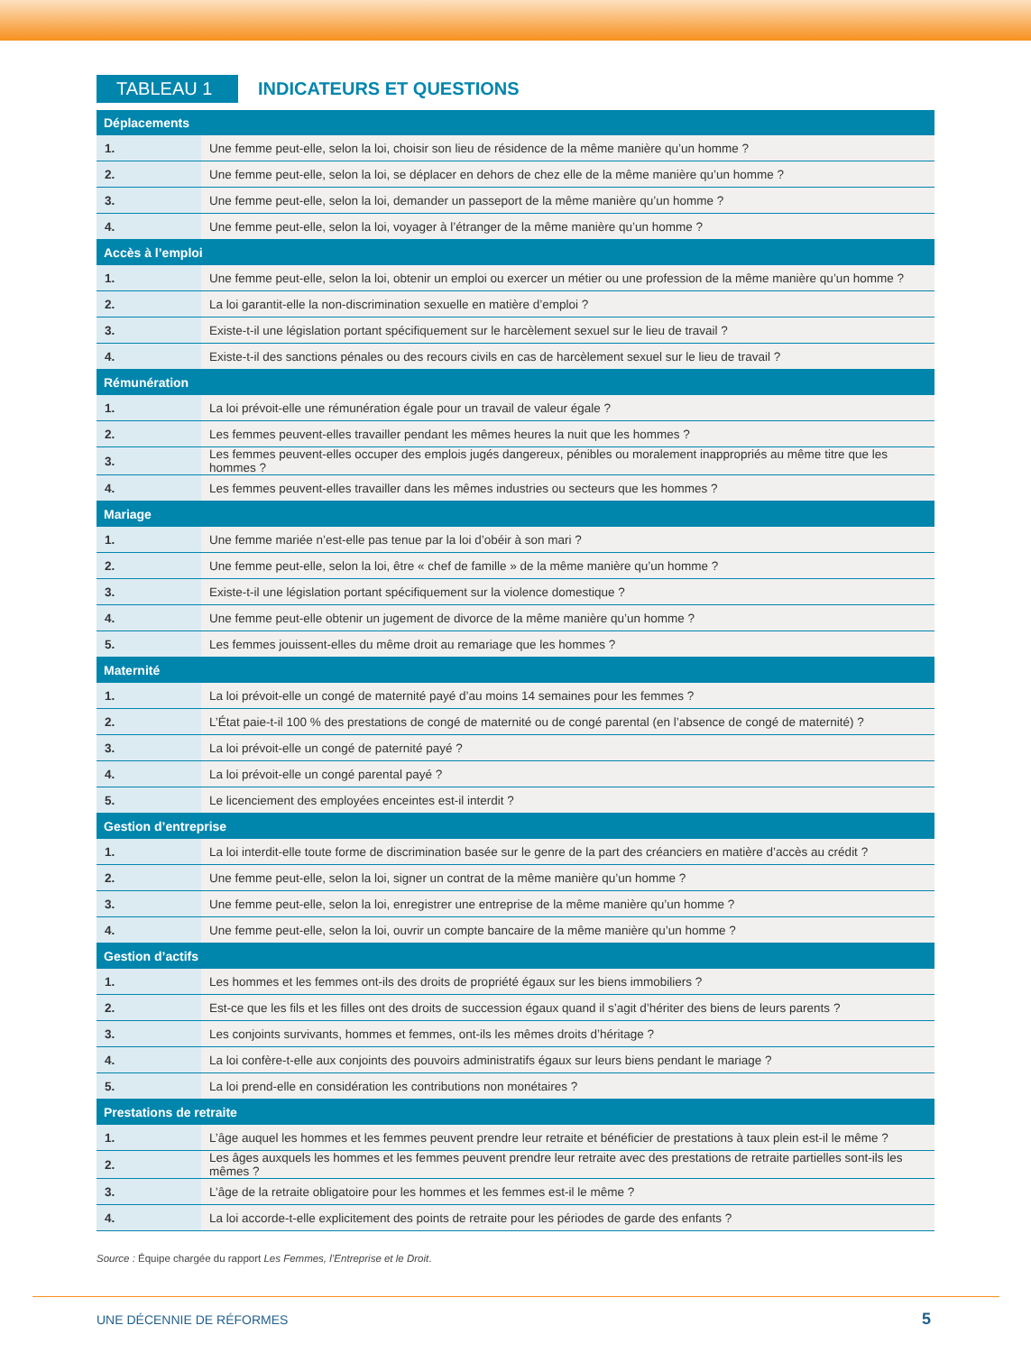TABLEAU 1
INDICATEURS ET QUESTIONS
| Déplacements | |
| --- | --- |
| 1. | Une femme peut-elle, selon la loi, choisir son lieu de résidence de la même manière qu’un homme ? |
| 2. | Une femme peut-elle, selon la loi, se déplacer en dehors de chez elle de la même manière qu’un homme ? |
| 3. | Une femme peut-elle, selon la loi, demander un passeport de la même manière qu’un homme ? |
| 4. | Une femme peut-elle, selon la loi, voyager à l’étranger de la même manière qu’un homme ? |
| Accès à l’emploi | |
| 1. | Une femme peut-elle, selon la loi, obtenir un emploi ou exercer un métier ou une profession de la même manière qu’un homme ? |
| 2. | La loi garantit-elle la non-discrimination sexuelle en matière d’emploi ? |
| 3. | Existe-t-il une législation portant spécifiquement sur le harcèlement sexuel sur le lieu de travail ? |
| 4. | Existe-t-il des sanctions pénales ou des recours civils en cas de harcèlement sexuel sur le lieu de travail ? |
| Rémunération | |
| 1. | La loi prévoit-elle une rémunération égale pour un travail de valeur égale ? |
| 2. | Les femmes peuvent-elles travailler pendant les mêmes heures la nuit que les hommes ? |
| 3. | Les femmes peuvent-elles occuper des emplois jugés dangereux, pénibles ou moralement inappropriés au même titre que les hommes ? |
| 4. | Les femmes peuvent-elles travailler dans les mêmes industries ou secteurs que les hommes ? |
| Mariage | |
| 1. | Une femme mariée n’est-elle pas tenue par la loi d’obéir à son mari ? |
| 2. | Une femme peut-elle, selon la loi, être « chef de famille » de la même manière qu’un homme ? |
| 3. | Existe-t-il une législation portant spécifiquement sur la violence domestique ? |
| 4. | Une femme peut-elle obtenir un jugement de divorce de la même manière qu’un homme ? |
| 5. | Les femmes jouissent-elles du même droit au remariage que les hommes ? |
| Maternité | |
| 1. | La loi prévoit-elle un congé de maternité payé d’au moins 14 semaines pour les femmes ? |
| 2. | L’État paie-t-il 100 % des prestations de congé de maternité ou de congé parental (en l’absence de congé de maternité) ? |
| 3. | La loi prévoit-elle un congé de paternité payé ? |
| 4. | La loi prévoit-elle un congé parental payé ? |
| 5. | Le licenciement des employées enceintes est-il interdit ? |
| Gestion d’entreprise | |
| 1. | La loi interdit-elle toute forme de discrimination basée sur le genre de la part des créanciers en matière d’accès au crédit ? |
| 2. | Une femme peut-elle, selon la loi, signer un contrat de la même manière qu’un homme ? |
| 3. | Une femme peut-elle, selon la loi, enregistrer une entreprise de la même manière qu’un homme ? |
| 4. | Une femme peut-elle, selon la loi, ouvrir un compte bancaire de la même manière qu’un homme ? |
| Gestion d’actifs | |
| 1. | Les hommes et les femmes ont-ils des droits de propriété égaux sur les biens immobiliers ? |
| 2. | Est-ce que les fils et les filles ont des droits de succession égaux quand il s’agit d’hériter des biens de leurs parents ? |
| 3. | Les conjoints survivants, hommes et femmes, ont-ils les mêmes droits d’héritage ? |
| 4. | La loi confère-t-elle aux conjoints des pouvoirs administratifs égaux sur leurs biens pendant le mariage ? |
| 5. | La loi prend-elle en considération les contributions non monétaires ? |
| Prestations de retraite | |
| 1. | L’âge auquel les hommes et les femmes peuvent prendre leur retraite et bénéficier de prestations à taux plein est-il le même ? |
| 2. | Les âges auxquels les hommes et les femmes peuvent prendre leur retraite avec des prestations de retraite partielles sont-ils les mêmes ? |
| 3. | L’âge de la retraite obligatoire pour les hommes et les femmes est-il le même ? |
| 4. | La loi accorde-t-elle explicitement des points de retraite pour les périodes de garde des enfants ? |
Source : Équipe chargée du rapport Les Femmes, l’Entreprise et le Droit.
UNE DÉCENNIE DE RÉFORMES 5